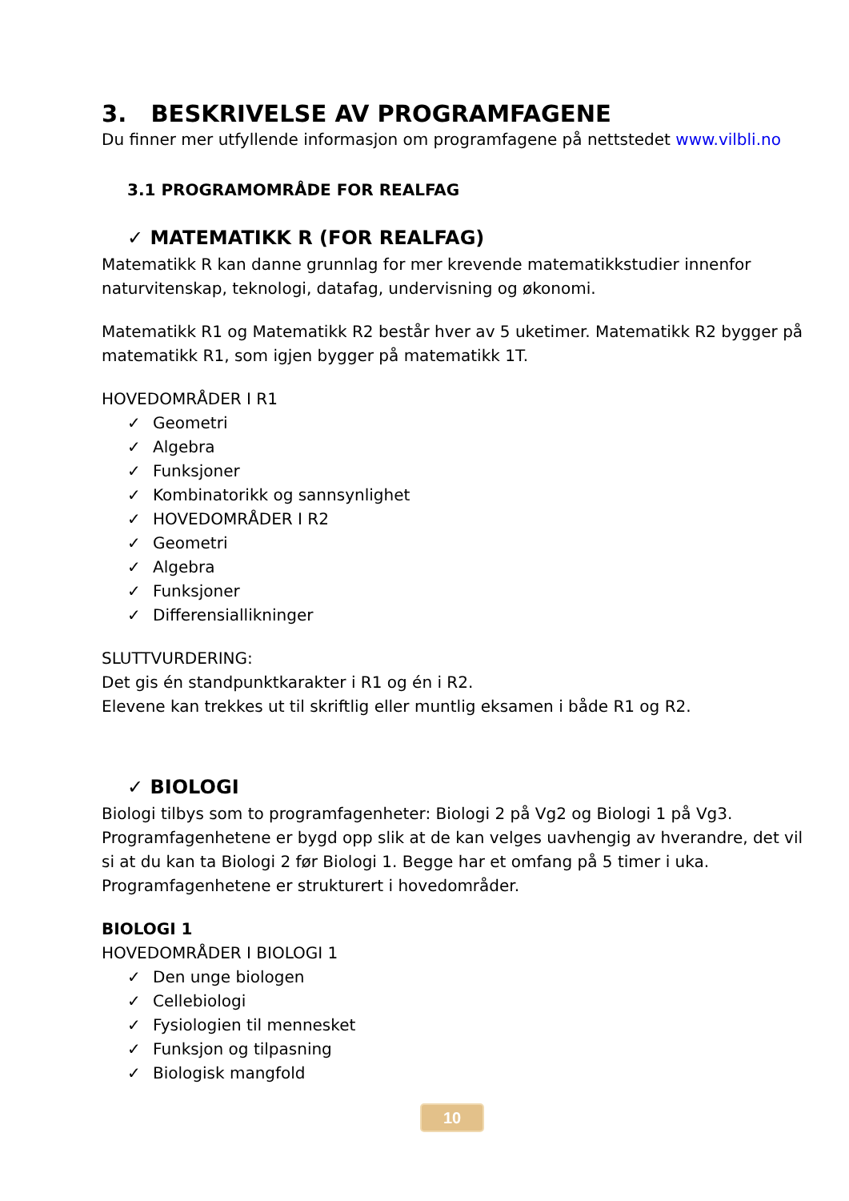3. BESKRIVELSE AV PROGRAMFAGENE
Du finner mer utfyllende informasjon om programfagene på nettstedet www.vilbli.no
3.1 PROGRAMOMRÅDE FOR REALFAG
✓ MATEMATIKK R (FOR REALFAG)
Matematikk R kan danne grunnlag for mer krevende matematikkstudier innenfor naturvitenskap, teknologi, datafag, undervisning og økonomi.
Matematikk R1 og Matematikk R2 består hver av 5 uketimer. Matematikk R2 bygger på matematikk R1, som igjen bygger på matematikk 1T.
HOVEDOMRÅDER I R1
✓ Geometri
✓ Algebra
✓ Funksjoner
✓ Kombinatorikk og sannsynlighet
✓ HOVEDOMRÅDER I R2
✓ Geometri
✓ Algebra
✓ Funksjoner
✓ Differensiallikninger
SLUTTVURDERING:
Det gis én standpunktkarakter i R1 og én i R2.
Elevene kan trekkes ut til skriftlig eller muntlig eksamen i både R1 og R2.
✓ BIOLOGI
Biologi tilbys som to programfagenheter: Biologi 2 på Vg2 og Biologi 1 på Vg3. Programfagenhetene er bygd opp slik at de kan velges uavhengig av hverandre, det vil si at du kan ta Biologi 2 før Biologi 1. Begge har et omfang på 5 timer i uka. Programfagenhetene er strukturert i hovedområder.
BIOLOGI 1
HOVEDOMRÅDER I BIOLOGI 1
✓ Den unge biologen
✓ Cellebiologi
✓ Fysiologien til mennesket
✓ Funksjon og tilpasning
✓ Biologisk mangfold
10